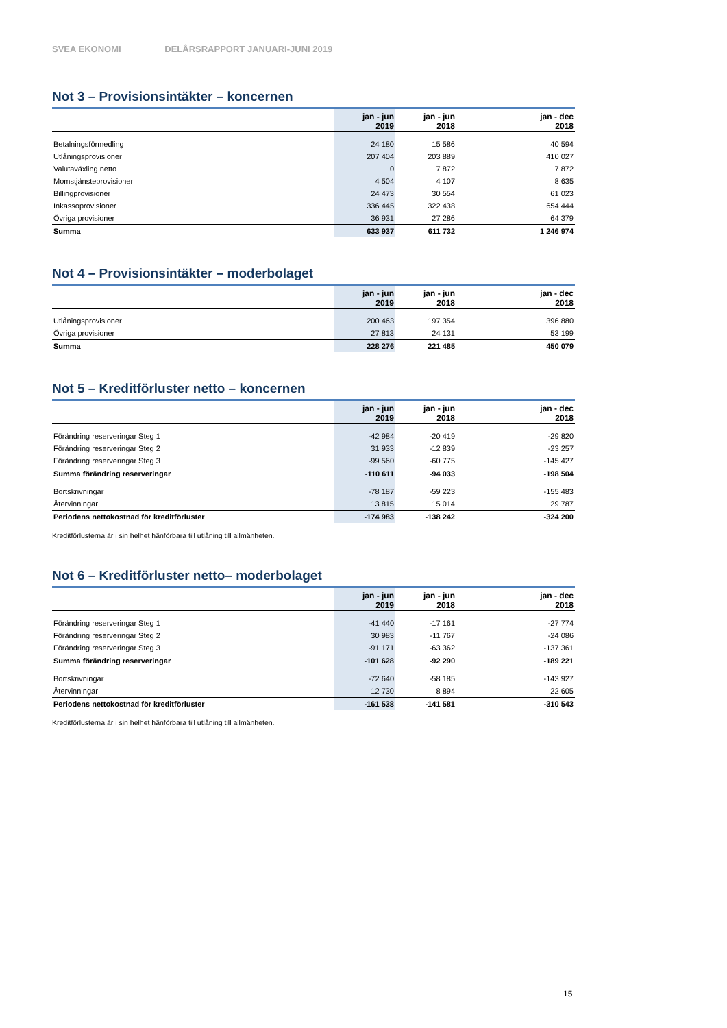SVEA EKONOMI DELÅRSRAPPORT JANUARI-JUNI 2019
Not 3 – Provisionsintäkter – koncernen
| | jan - jun 2019 | jan - jun 2018 | jan - dec 2018 |
| --- | --- | --- | --- |
| Betalningsförmedling | 24 180 | 15 586 | 40 594 |
| Utlåningsprovisioner | 207 404 | 203 889 | 410 027 |
| Valutaväxling netto | 0 | 7 872 | 7 872 |
| Momstjänsteprovisioner | 4 504 | 4 107 | 8 635 |
| Billingprovisioner | 24 473 | 30 554 | 61 023 |
| Inkassoprovisioner | 336 445 | 322 438 | 654 444 |
| Övriga provisioner | 36 931 | 27 286 | 64 379 |
| Summa | 633 937 | 611 732 | 1 246 974 |
Not 4 – Provisionsintäkter – moderbolaget
| | jan - jun 2019 | jan - jun 2018 | jan - dec 2018 |
| --- | --- | --- | --- |
| Utlåningsprovisioner | 200 463 | 197 354 | 396 880 |
| Övriga provisioner | 27 813 | 24 131 | 53 199 |
| Summa | 228 276 | 221 485 | 450 079 |
Not 5 – Kreditförluster netto – koncernen
| | jan - jun 2019 | jan - jun 2018 | jan - dec 2018 |
| --- | --- | --- | --- |
| Förändring reserveringar Steg 1 | -42 984 | -20 419 | -29 820 |
| Förändring reserveringar Steg 2 | 31 933 | -12 839 | -23 257 |
| Förändring reserveringar Steg 3 | -99 560 | -60 775 | -145 427 |
| Summa förändring reserveringar | -110 611 | -94 033 | -198 504 |
| Bortskrivningar | -78 187 | -59 223 | -155 483 |
| Återvinningar | 13 815 | 15 014 | 29 787 |
| Periodens nettokostnad för kreditförluster | -174 983 | -138 242 | -324 200 |
Kreditförlusterna är i sin helhet hänförbara till utlåning till allmänheten.
Not 6 – Kreditförluster netto– moderbolaget
| | jan - jun 2019 | jan - jun 2018 | jan - dec 2018 |
| --- | --- | --- | --- |
| Förändring reserveringar Steg 1 | -41 440 | -17 161 | -27 774 |
| Förändring reserveringar Steg 2 | 30 983 | -11 767 | -24 086 |
| Förändring reserveringar Steg 3 | -91 171 | -63 362 | -137 361 |
| Summa förändring reserveringar | -101 628 | -92 290 | -189 221 |
| Bortskrivningar | -72 640 | -58 185 | -143 927 |
| Återvinningar | 12 730 | 8 894 | 22 605 |
| Periodens nettokostnad för kreditförluster | -161 538 | -141 581 | -310 543 |
Kreditförlusterna är i sin helhet hänförbara till utlåning till allmänheten.
15